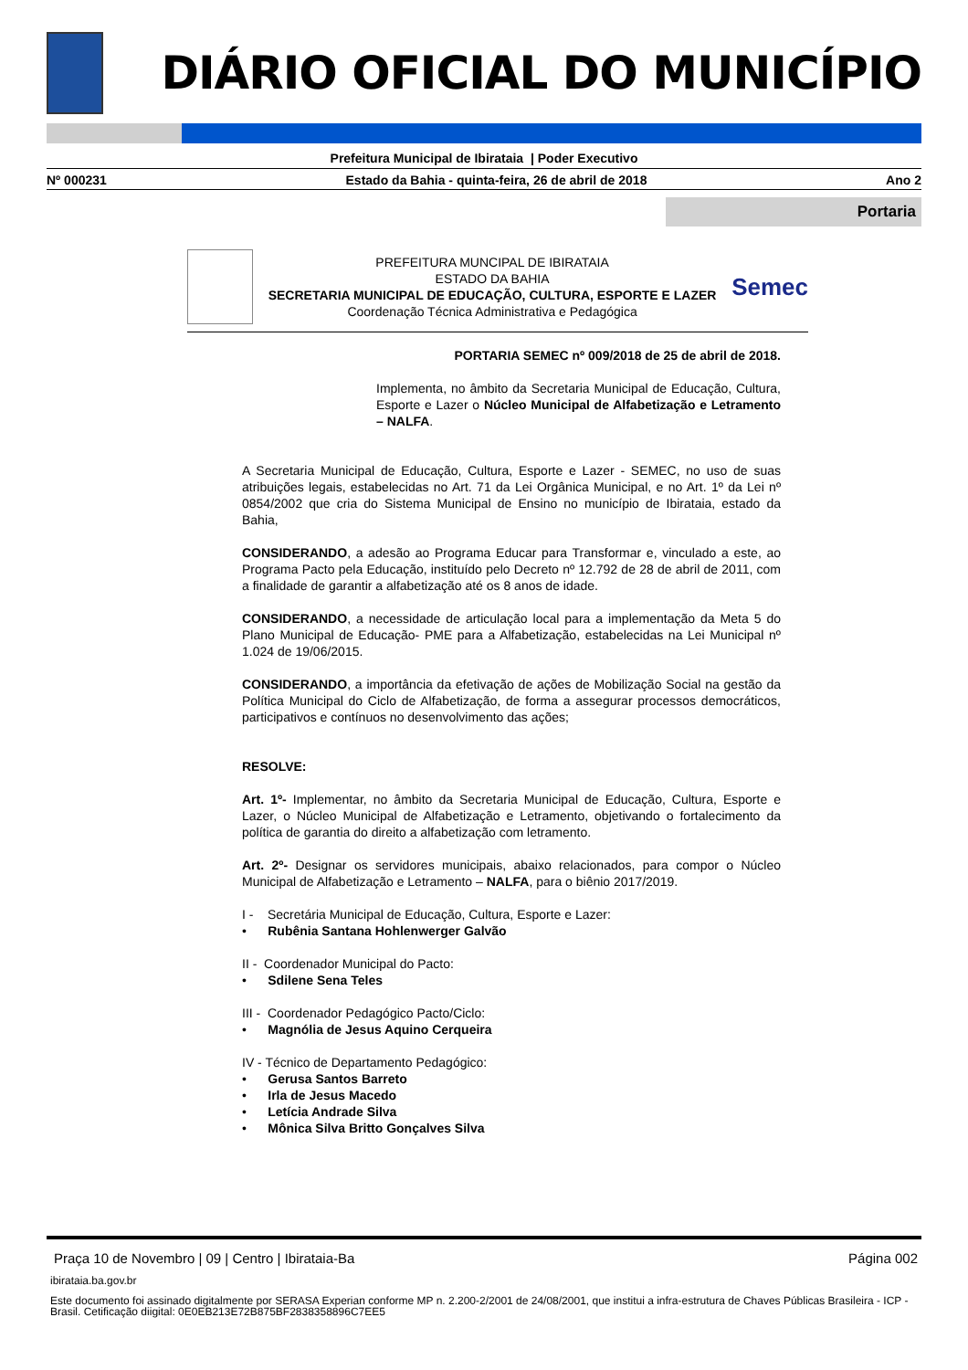DIÁRIO OFICIAL DO MUNICÍPIO
Prefeitura Municipal de Ibirataia | Poder Executivo
Nº 000231 Estado da Bahia - quinta-feira, 26 de abril de 2018 Ano 2
Portaria
PREFEITURA MUNCIPAL DE IBIRATAIA
ESTADO DA BAHIA
SECRETARIA MUNICIPAL DE EDUCAÇÃO, CULTURA, ESPORTE E LAZER
Coordenação Técnica Administrativa e Pedagógica
Semec
PORTARIA SEMEC nº 009/2018 de 25 de abril de 2018.
Implementa, no âmbito da Secretaria Municipal de Educação, Cultura, Esporte e Lazer o Núcleo Municipal de Alfabetização e Letramento – NALFA.
A Secretaria Municipal de Educação, Cultura, Esporte e Lazer - SEMEC, no uso de suas atribuições legais, estabelecidas no Art. 71 da Lei Orgânica Municipal, e no Art. 1º da Lei nº 0854/2002 que cria do Sistema Municipal de Ensino no município de Ibirataia, estado da Bahia,
CONSIDERANDO, a adesão ao Programa Educar para Transformar e, vinculado a este, ao Programa Pacto pela Educação, instituído pelo Decreto nº 12.792 de 28 de abril de 2011, com a finalidade de garantir a alfabetização até os 8 anos de idade.
CONSIDERANDO, a necessidade de articulação local para a implementação da Meta 5 do Plano Municipal de Educação- PME para a Alfabetização, estabelecidas na Lei Municipal nº 1.024 de 19/06/2015.
CONSIDERANDO, a importância da efetivação de ações de Mobilização Social na gestão da Política Municipal do Ciclo de Alfabetização, de forma a assegurar processos democráticos, participativos e contínuos no desenvolvimento das ações;
RESOLVE:
Art. 1º- Implementar, no âmbito da Secretaria Municipal de Educação, Cultura, Esporte e Lazer, o Núcleo Municipal de Alfabetização e Letramento, objetivando o fortalecimento da política de garantia do direito a alfabetização com letramento.
Art. 2º- Designar os servidores municipais, abaixo relacionados, para compor o Núcleo Municipal de Alfabetização e Letramento – NALFA, para o biênio 2017/2019.
I - Secretária Municipal de Educação, Cultura, Esporte e Lazer:
• Rubênia Santana Hohlenwerger Galvão
II - Coordenador Municipal do Pacto:
• Sdilene Sena Teles
III - Coordenador Pedagógico Pacto/Ciclo:
• Magnólia de Jesus Aquino Cerqueira
IV - Técnico de Departamento Pedagógico:
• Gerusa Santos Barreto
• Irla de Jesus Macedo
• Letícia Andrade Silva
• Mônica Silva Britto Gonçalves Silva
Praça 10 de Novembro | 09 | Centro | Ibirataia-Ba Página 002
ibirataia.ba.gov.br
Este documento foi assinado digitalmente por SERASA Experian conforme MP n. 2.200-2/2001 de 24/08/2001, que institui a infra-estrutura de Chaves Públicas Brasileira - ICP - Brasil. Cetificação diigital: 0E0EB213E72B875BF2838358896C7EE5